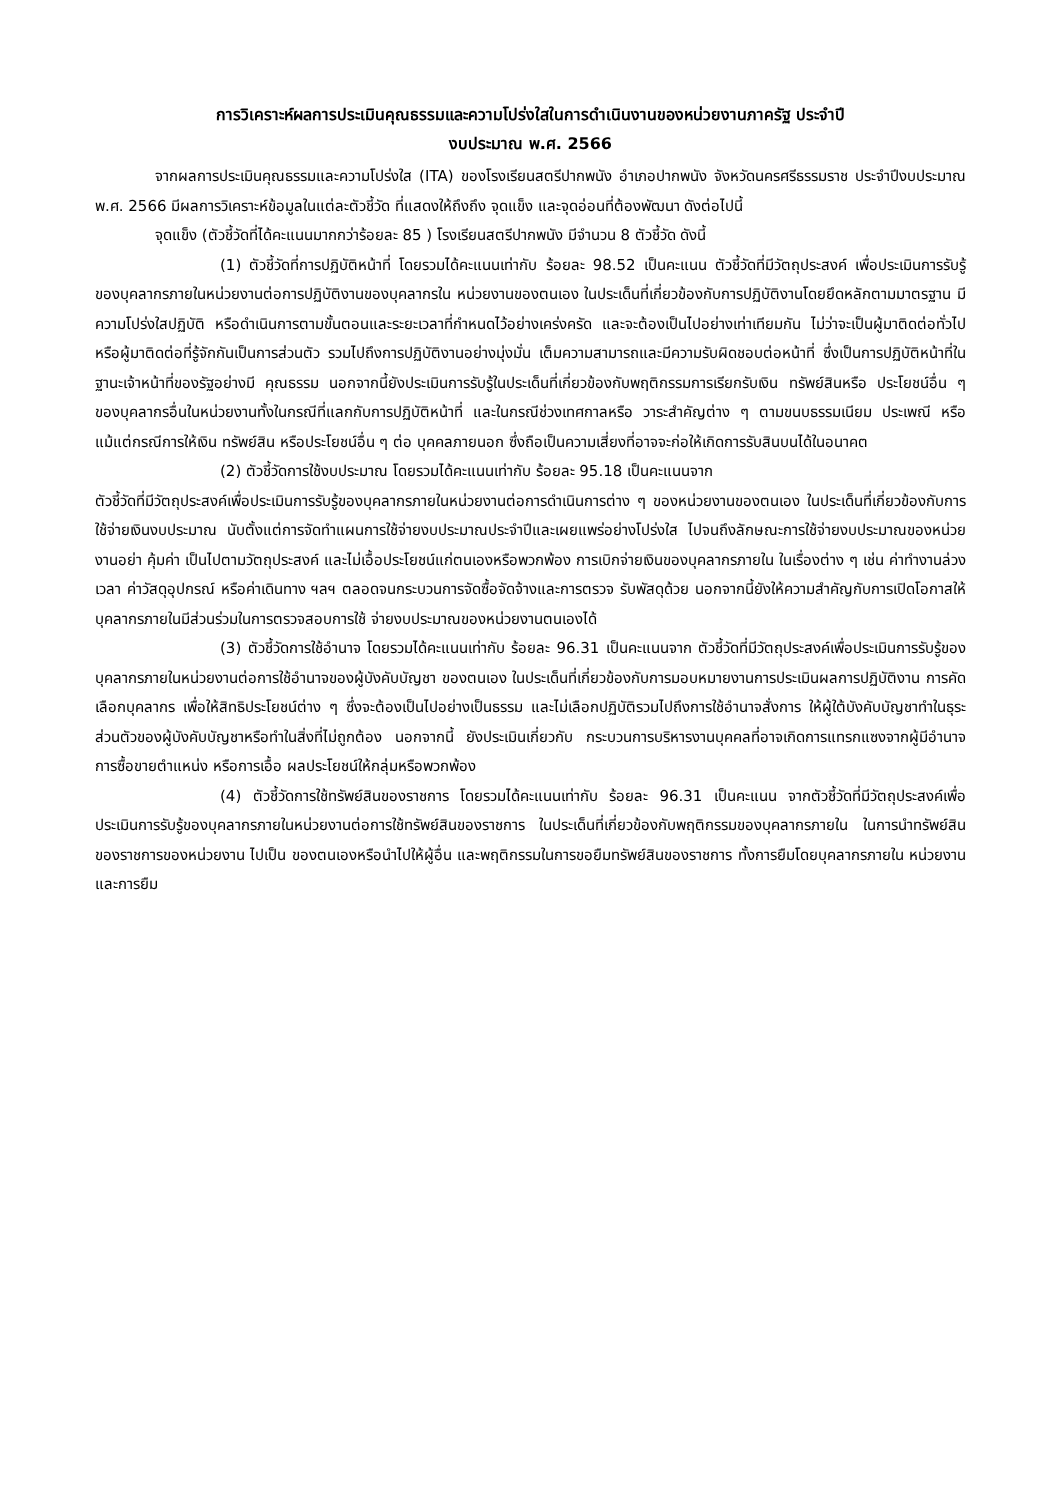การวิเคราะห์ผลการประเมินคุณธรรมและความโปร่งใสในการดำเนินงานของหน่วยงานภาครัฐ ประจำปี
งบประมาณ พ.ศ. 2566
จากผลการประเมินคุณธรรมและความโปร่งใส (ITA) ของโรงเรียนสตรีปากพนัง อำเภอปากพนัง จังหวัดนครศรีธรรมราช ประจำปีงบประมาณ พ.ศ. 2566 มีผลการวิเคราะห์ข้อมูลในแต่ละตัวชี้วัด ที่แสดงให้ถึงถึง จุดแข็ง และจุดอ่อนที่ต้องพัฒนา ดังต่อไปนี้
จุดแข็ง (ตัวชี้วัดที่ได้คะแนนมากกว่าร้อยละ 85 ) โรงเรียนสตรีปากพนัง มีจำนวน 8 ตัวชี้วัด ดังนี้
(1) ตัวชี้วัดที่การปฏิบัติหน้าที่ โดยรวมได้คะแนนเท่ากับ ร้อยละ 98.52 เป็นคะแนน ตัวชี้วัดที่มีวัตถุประสงค์ เพื่อประเมินการรับรู้ของบุคลากรภายในหน่วยงานต่อการปฏิบัติงานของบุคลากรใน หน่วยงานของตนเอง ในประเด็นที่เกี่ยวข้องกับการปฏิบัติงานโดยยึดหลักตามมาตรฐาน มีความโปร่งใสปฏิบัติ หรือดำเนินการตามขั้นตอนและระยะเวลาที่กำหนดไว้อย่างเคร่งครัด และจะต้องเป็นไปอย่างเท่าเทียมกัน ไม่ว่าจะเป็นผู้มาติดต่อทั่วไป หรือผู้มาติดต่อที่รู้จักกันเป็นการส่วนตัว รวมไปถึงการปฏิบัติงานอย่างมุ่งมั่น เต็มความสามารถและมีความรับผิดชอบต่อหน้าที่ ซึ่งเป็นการปฏิบัติหน้าที่ในฐานะเจ้าหน้าที่ของรัฐอย่างมี คุณธรรม นอกจากนี้ยังประเมินการรับรู้ในประเด็นที่เกี่ยวข้องกับพฤติกรรมการเรียกรับเงิน ทรัพย์สินหรือ ประโยชน์อื่น ๆ ของบุคลากรอื่นในหน่วยงานทั้งในกรณีที่แลกกับการปฏิบัติหน้าที่ และในกรณีช่วงเทศกาลหรือ วาระสำคัญต่าง ๆ ตามขนบธรรมเนียม ประเพณี หรือแม้แต่กรณีการให้เงิน ทรัพย์สิน หรือประโยชน์อื่น ๆ ต่อ บุคคลภายนอก ซึ่งถือเป็นความเสี่ยงที่อาจจะก่อให้เกิดการรับสินบนได้ในอนาคต
(2) ตัวชี้วัดการใช้งบประมาณ โดยรวมได้คะแนนเท่ากับ ร้อยละ 95.18 เป็นคะแนนจาก
ตัวชี้วัดที่มีวัตถุประสงค์เพื่อประเมินการรับรู้ของบุคลากรภายในหน่วยงานต่อการดำเนินการต่าง ๆ ของหน่วยงานของตนเอง ในประเด็นที่เกี่ยวข้องกับการใช้จ่ายเงินงบประมาณ นับตั้งแต่การจัดทำแผนการใช้จ่ายงบประมาณประจำปีและเผยแพร่อย่างโปร่งใส ไปจนถึงลักษณะการใช้จ่ายงบประมาณของหน่วยงานอย่า คุ้มค่า เป็นไปตามวัตถุประสงค์ และไม่เอื้อประโยชน์แก่ตนเองหรือพวกพ้อง การเบิกจ่ายเงินของบุคลากรภายใน ในเรื่องต่าง ๆ เช่น ค่าทำงานล่วงเวลา ค่าวัสดุอุปกรณ์ หรือค่าเดินทาง ฯลฯ ตลอดจนกระบวนการจัดซื้อจัดจ้างและการตรวจ รับพัสดุด้วย นอกจากนี้ยังให้ความสำคัญกับการเปิดโอกาสให้บุคลากรภายในมีส่วนร่วมในการตรวจสอบการใช้ จ่ายงบประมาณของหน่วยงานตนเองได้
(3) ตัวชี้วัดการใช้อำนาจ โดยรวมได้คะแนนเท่ากับ ร้อยละ 96.31 เป็นคะแนนจาก ตัวชี้วัดที่มีวัตถุประสงค์เพื่อประเมินการรับรู้ของบุคลากรภายในหน่วยงานต่อการใช้อำนาจของผู้บังคับบัญชา ของตนเอง ในประเด็นที่เกี่ยวข้องกับการมอบหมายงานการประเมินผลการปฏิบัติงาน การคัดเลือกบุคลากร เพื่อให้สิทธิประโยชน์ต่าง ๆ ซึ่งจะต้องเป็นไปอย่างเป็นธรรม และไม่เลือกปฏิบัติรวมไปถึงการใช้อำนาจสั่งการ ให้ผู้ใต้บังคับบัญชาทำในธุระส่วนตัวของผู้บังคับบัญชาหรือทำในสิ่งที่ไม่ถูกต้อง นอกจากนี้ ยังประเมินเกี่ยวกับ กระบวนการบริหารงานบุคคลที่อาจเกิดการแทรกแซงจากผู้มีอำนาจ การซื้อขายตำแหน่ง หรือการเอื้อ ผลประโยชน์ให้กลุ่มหรือพวกพ้อง
(4) ตัวชี้วัดการใช้ทรัพย์สินของราชการ โดยรวมได้คะแนนเท่ากับ ร้อยละ 96.31 เป็นคะแนน จากตัวชี้วัดที่มีวัตถุประสงค์เพื่อประเมินการรับรู้ของบุคลากรภายในหน่วยงานต่อการใช้ทรัพย์สินของราชการ ในประเด็นที่เกี่ยวข้องกับพฤติกรรมของบุคลากรภายใน ในการนำทรัพย์สินของราชการของหน่วยงาน ไปเป็น ของตนเองหรือนำไปให้ผู้อื่น และพฤติกรรมในการขอยืมทรัพย์สินของราชการ ทั้งการยืมโดยบุคลากรภายใน หน่วยงาน และการยืม